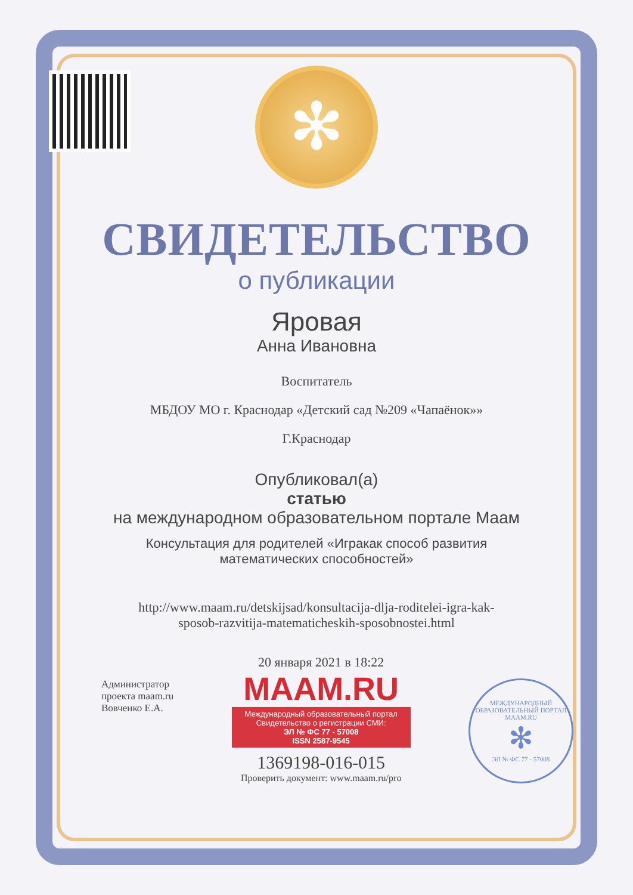✻
СВИДЕТЕЛЬСТВО
о публикации
Яровая
Анна Ивановна
Воспитатель
МБДОУ МО г. Краснодар «Детский сад №209 «Чапаёнок»»
Г.Краснодар
Опубликовал(а)
статью
на международном образовательном портале Маам
Консультация для родителей «Игракак способ развития
математических способностей»
http://www.maam.ru/detskijsad/konsultacija-dlja-roditelei-igra-kak-
sposob-razvitija-matematicheskih-sposobnostei.html
Администратор
проекта maam.ru
Вовченко Е.А.
20 января 2021 в 18:22
MAAM.RU
Международный образовательный портал
Свидетельство о регистрации СМИ:
ЭЛ № ФС 77 - 57008
ISSN 2587-9545
1369198-016-015
Проверить документ: www.maam.ru/pro
МЕЖДУНАРОДНЫЙ ОБРАЗОВАТЕЛЬНЫЙ ПОРТАЛ
MAAM.RU
✻
ЭЛ № ФС 77 - 57008